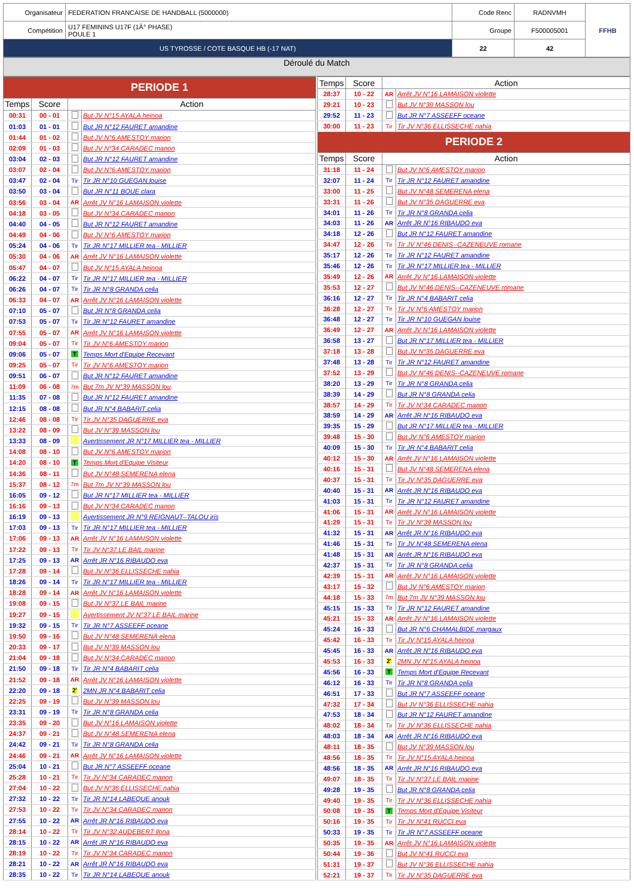| Organisateur | FEDERATION FRANCAISE DE HANDBALL (5000000) | Code Renc | RADNVMH | FFHB |
| Compétition | U17 FEMININS U17F (1Â° PHASE) POULE 1 | Groupe | F500005001 | |
| US TYROSSE / COTE BASQUE HB (-17 NAT) | | 22 | 42 | |
Déroulé du Match
| PERIODE 1 | | | |
| Temps | Score | Action | |
| 00:31 | 00 - 01 | | But JV N°15 AYALA heinoa |
| 01:03 | 01 - 01 | | But JR N°12 FAURET amandine |
| 01:44 | 01 - 02 | | But JV N°6 AMESTOY marion |
| 02:09 | 01 - 03 | | But JV N°34 CARADEC manon |
| 03:04 | 02 - 03 | | But JR N°12 FAURET amandine |
| 03:07 | 02 - 04 | | But JV N°6 AMESTOY marion |
| 03:47 | 02 - 04 | Tir | Tir JR N°10 GUEGAN louise |
| 03:50 | 03 - 04 | | But JR N°11 BOUE clara |
| 03:56 | 03 - 04 | AR | Arrêt JV N°16 LAMAISON violette |
| 04:18 | 03 - 05 | | But JV N°34 CARADEC manon |
| 04:40 | 04 - 05 | | But JR N°12 FAURET amandine |
| 04:49 | 04 - 06 | | But JV N°6 AMESTOY marion |
| 05:24 | 04 - 06 | Tir | Tir JR N°17 MILLIER tea - MILLIER |
| 05:30 | 04 - 06 | AR | Arrêt JV N°16 LAMAISON violette |
| 05:47 | 04 - 07 | | But JV N°15 AYALA heinoa |
| 06:22 | 04 - 07 | Tir | Tir JR N°17 MILLIER tea - MILLIER |
| 06:26 | 04 - 07 | Tir | Tir JR N°8 GRANDA celia |
| 06:33 | 04 - 07 | AR | Arrêt JV N°16 LAMAISON violette |
| 07:10 | 05 - 07 | | But JR N°8 GRANDA celia |
| 07:53 | 05 - 07 | Tir | Tir JR N°12 FAURET amandine |
| 07:55 | 05 - 07 | AR | Arrêt JV N°16 LAMAISON violette |
| 09:04 | 05 - 07 | Tir | Tir JV N°6 AMESTOY marion |
| 09:06 | 05 - 07 | T | Temps Mort d'Equipe Recevant |
| 09:25 | 05 - 07 | Tir | Tir JV N°6 AMESTOY marion |
| 09:51 | 06 - 07 | | But JR N°12 FAURET amandine |
| 11:09 | 06 - 08 | 7m | But 7m JV N°39 MASSON lou |
| 11:35 | 07 - 08 | | But JR N°12 FAURET amandine |
| 12:15 | 08 - 08 | | But JR N°4 BABARIT celia |
| 12:46 | 08 - 08 | Tir | Tir JV N°35 DAGUERRE eva |
| 13:22 | 08 - 09 | | But JV N°39 MASSON lou |
| 13:33 | 08 - 09 | | Avertissement JR N°17 MILLIER tea - MILLIER |
| 14:08 | 08 - 10 | | But JV N°6 AMESTOY marion |
| 14:20 | 08 - 10 | T | Temps Mort d'Equipe Visiteur |
| 14:36 | 08 - 11 | | But JV N°48 SEMERENA elena |
| 15:37 | 08 - 12 | 7m | But 7m JV N°39 MASSON lou |
| 16:05 | 09 - 12 | | But JR N°17 MILLIER tea - MILLIER |
| 16:16 | 09 - 13 | | But JV N°34 CARADEC manon |
| 16:19 | 09 - 13 | | Avertissement JR N°9 REIGNAUT--TALOU iris |
| 17:03 | 09 - 13 | Tir | Tir JR N°17 MILLIER tea - MILLIER |
| 17:06 | 09 - 13 | AR | Arrêt JV N°16 LAMAISON violette |
| 17:22 | 09 - 13 | Tir | Tir JV N°37 LE BAIL marine |
| 17:25 | 09 - 13 | AR | Arrêt JR N°16 RIBAUDO eva |
| 17:28 | 09 - 14 | | But JV N°36 ELLISSECHE nahia |
| 18:26 | 09 - 14 | Tir | Tir JR N°17 MILLIER tea - MILLIER |
| 18:28 | 09 - 14 | AR | Arrêt JV N°16 LAMAISON violette |
| 19:08 | 09 - 15 | | But JV N°37 LE BAIL marine |
| 19:27 | 09 - 15 | | Avertissement JV N°37 LE BAIL marine |
| 19:32 | 09 - 15 | Tir | Tir JR N°7 ASSEEFF oceane |
| 19:50 | 09 - 16 | | But JV N°48 SEMERENA elena |
| 20:33 | 09 - 17 | | But JV N°39 MASSON lou |
| 21:04 | 09 - 18 | | But JV N°34 CARADEC manon |
| 21:50 | 09 - 18 | Tir | Tir JR N°4 BABARIT celia |
| 21:52 | 09 - 18 | AR | Arrêt JV N°16 LAMAISON violette |
| 22:20 | 09 - 18 | 2' | 2MN JR N°4 BABARIT celia |
| 22:25 | 09 - 19 | | But JV N°39 MASSON lou |
| 23:31 | 09 - 19 | Tir | Tir JR N°8 GRANDA celia |
| 23:35 | 09 - 20 | | But JV N°16 LAMAISON violette |
| 24:37 | 09 - 21 | | But JV N°48 SEMERENA elena |
| 24:42 | 09 - 21 | Tir | Tir JR N°8 GRANDA celia |
| 24:46 | 09 - 21 | AR | Arrêt JV N°16 LAMAISON violette |
| 25:04 | 10 - 21 | | But JR N°7 ASSEEFF oceane |
| 25:28 | 10 - 21 | Tir | Tir JV N°34 CARADEC manon |
| 27:04 | 10 - 22 | | But JV N°36 ELLISSECHE nahia |
| 27:32 | 10 - 22 | Tir | Tir JR N°14 LABEQUE anouk |
| 27:53 | 10 - 22 | Tir | Tir JV N°34 CARADEC manon |
| 27:55 | 10 - 22 | AR | Arrêt JR N°16 RIBAUDO eva |
| 28:14 | 10 - 22 | Tir | Tir JV N°32 AUDEBERT ilona |
| 28:15 | 10 - 22 | AR | Arrêt JR N°16 RIBAUDO eva |
| 28:19 | 10 - 22 | Tir | Tir JV N°34 CARADEC manon |
| 28:21 | 10 - 22 | AR | Arrêt JR N°16 RIBAUDO eva |
| 28:35 | 10 - 22 | Tir | Tir JR N°14 LABEQUE anouk |
| Temps | Score | Action | |
| --- | --- | --- | --- |
| 28:37 | 10 - 22 | AR | Arrêt JV N°16 LAMAISON violette |
| 29:21 | 10 - 23 | | But JV N°39 MASSON lou |
| 29:52 | 11 - 23 | | But JR N°7 ASSEEFF oceane |
| 30:00 | 11 - 23 | Tir | Tir JV N°36 ELLISSECHE nahia |
| PERIODE 2 | | | |
| Temps | Score | Action | |
| 31:18 | 11 - 24 | | But JV N°6 AMESTOY marion |
| 32:07 | 11 - 24 | Tir | Tir JR N°12 FAURET amandine |
| 33:00 | 11 - 25 | | But JV N°48 SEMERENA elena |
| 33:31 | 11 - 26 | | But JV N°35 DAGUERRE eva |
| 34:01 | 11 - 26 | Tir | Tir JR N°8 GRANDA celia |
| 34:03 | 11 - 26 | AR | Arrêt JR N°16 RIBAUDO eva |
| 34:18 | 12 - 26 | | But JR N°12 FAURET amandine |
| 34:47 | 12 - 26 | Tir | Tir JV N°46 DENIS--CAZENEUVE romane |
| 35:17 | 12 - 26 | Tir | Tir JR N°12 FAURET amandine |
| 35:46 | 12 - 26 | Tir | Tir JR N°17 MILLIER tea - MILLIER |
| 35:49 | 12 - 26 | AR | Arrêt JV N°16 LAMAISON violette |
| 35:53 | 12 - 27 | | But JV N°46 DENIS--CAZENEUVE romane |
| 36:16 | 12 - 27 | Tir | Tir JR N°4 BABARIT celia |
| 36:28 | 12 - 27 | Tir | Tir JV N°6 AMESTOY marion |
| 36:48 | 12 - 27 | Tir | Tir JR N°10 GUEGAN louise |
| 36:49 | 12 - 27 | AR | Arrêt JV N°16 LAMAISON violette |
| 36:58 | 13 - 27 | | But JR N°17 MILLIER tea - MILLIER |
| 37:18 | 13 - 28 | | But JV N°35 DAGUERRE eva |
| 37:48 | 13 - 28 | Tir | Tir JR N°12 FAURET amandine |
| 37:52 | 13 - 29 | | But JV N°46 DENIS--CAZENEUVE romane |
| 38:20 | 13 - 29 | Tir | Tir JR N°8 GRANDA celia |
| 38:39 | 14 - 29 | | But JR N°8 GRANDA celia |
| 38:57 | 14 - 29 | Tir | Tir JV N°34 CARADEC manon |
| 38:59 | 14 - 29 | AR | Arrêt JR N°16 RIBAUDO eva |
| 39:35 | 15 - 29 | | But JR N°17 MILLIER tea - MILLIER |
| 39:48 | 15 - 30 | | But JV N°6 AMESTOY marion |
| 40:09 | 15 - 30 | Tir | Tir JR N°4 BABARIT celia |
| 40:12 | 15 - 30 | AR | Arrêt JV N°16 LAMAISON violette |
| 40:16 | 15 - 31 | | But JV N°48 SEMERENA elena |
| 40:37 | 15 - 31 | Tir | Tir JV N°35 DAGUERRE eva |
| 40:40 | 15 - 31 | AR | Arrêt JR N°16 RIBAUDO eva |
| 41:03 | 15 - 31 | Tir | Tir JR N°12 FAURET amandine |
| 41:06 | 15 - 31 | AR | Arrêt JV N°16 LAMAISON violette |
| 41:29 | 15 - 31 | Tir | Tir JV N°39 MASSON lou |
| 41:32 | 15 - 31 | AR | Arrêt JR N°16 RIBAUDO eva |
| 41:46 | 15 - 31 | Tir | Tir JV N°48 SEMERENA elena |
| 41:48 | 15 - 31 | AR | Arrêt JR N°16 RIBAUDO eva |
| 42:37 | 15 - 31 | Tir | Tir JR N°8 GRANDA celia |
| 42:39 | 15 - 31 | AR | Arrêt JV N°16 LAMAISON violette |
| 43:17 | 15 - 32 | | But JV N°6 AMESTOY marion |
| 44:18 | 15 - 33 | 7m | But 7m JV N°39 MASSON lou |
| 45:15 | 15 - 33 | Tir | Tir JR N°12 FAURET amandine |
| 45:21 | 15 - 33 | AR | Arrêt JV N°16 LAMAISON violette |
| 45:24 | 16 - 33 | | But JR N°6 CHAMALBIDE margaux |
| 45:42 | 16 - 33 | Tir | Tir JV N°15 AYALA heinoa |
| 45:45 | 16 - 33 | AR | Arrêt JR N°16 RIBAUDO eva |
| 45:53 | 16 - 33 | 2' | 2MN JV N°15 AYALA heinoa |
| 45:56 | 16 - 33 | T | Temps Mort d'Equipe Recevant |
| 46:12 | 16 - 33 | Tir | Tir JR N°8 GRANDA celia |
| 46:51 | 17 - 33 | | But JR N°7 ASSEEFF oceane |
| 47:32 | 17 - 34 | | But JV N°36 ELLISSECHE nahia |
| 47:53 | 18 - 34 | | But JR N°12 FAURET amandine |
| 48:02 | 18 - 34 | Tir | Tir JV N°36 ELLISSECHE nahia |
| 48:03 | 18 - 34 | AR | Arrêt JR N°16 RIBAUDO eva |
| 48:11 | 18 - 35 | | But JV N°39 MASSON lou |
| 48:56 | 18 - 35 | Tir | Tir JV N°15 AYALA heinoa |
| 48:56 | 18 - 35 | AR | Arrêt JR N°16 RIBAUDO eva |
| 49:07 | 18 - 35 | Tir | Tir JV N°37 LE BAIL marine |
| 49:28 | 19 - 35 | | But JR N°8 GRANDA celia |
| 49:40 | 19 - 35 | Tir | Tir JV N°36 ELLISSECHE nahia |
| 50:08 | 19 - 35 | T | Temps Mort d'Equipe Visiteur |
| 50:16 | 19 - 35 | Tir | Tir JV N°41 RUCCI eva |
| 50:33 | 19 - 35 | Tir | Tir JR N°7 ASSEEFF oceane |
| 50:35 | 19 - 35 | AR | Arrêt JV N°16 LAMAISON violette |
| 50:44 | 19 - 36 | | But JV N°41 RUCCI eva |
| 51:31 | 19 - 37 | | But JV N°36 ELLISSECHE nahia |
| 52:21 | 19 - 37 | Tir | Tir JV N°35 DAGUERRE eva |